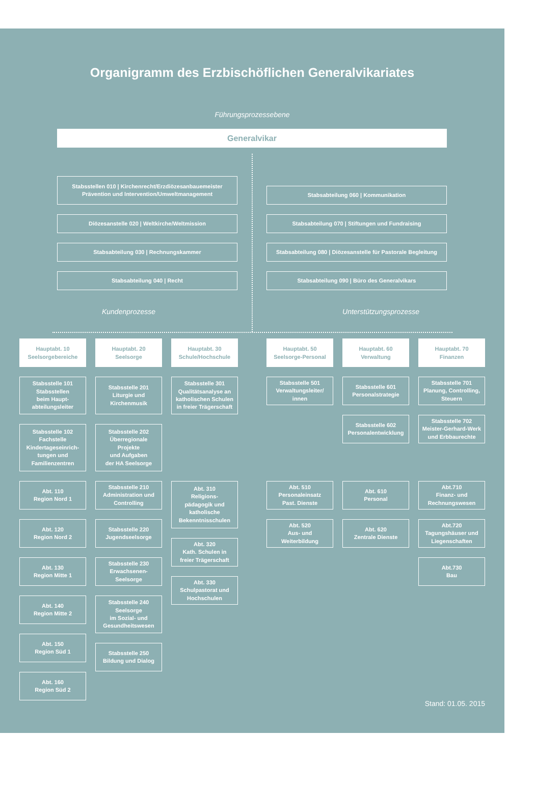Organigramm des Erzbischöflichen Generalvikariates
Führungsprozessebene
Generalvikar
Stabsstellen 010 | Kirchenrecht/Erzdiözesanbauemeister
Prävention und Intervention/Umweltmanagement
Stabsabteilung 060 | Kommunikation
Diözesanstelle 020 | Weltkirche/Weltmission
Stabsabteilung 070 | Stiftungen und Fundraising
Stabsabteilung 030 | Rechnungskammer
Stabsabteilung 080 | Diözesanstelle für Pastorale Begleitung
Stabsabteilung 040 | Recht
Stabsabteilung 090 | Büro des Generalvikars
Kundenprozesse Unterstützungsprozesse
Hauptabt. 10
Seelsorgebereiche
Stabsstelle 101
Stabsstellen
beim Haupt-
abteilungsleiter
Stabsstelle 102
Fachstelle
Kindertageseinrich-
tungen und
Familienzentren
Abt. 110
Region Nord 1
Abt. 120
Region Nord 2
Abt. 130
Region Mitte 1
Abt. 140
Region Mitte 2
Abt. 150
Region Süd 1
Abt. 160
Region Süd 2
Hauptabt. 20
Seelsorge
Stabsstelle 201
Liturgie und
Kirchenmusik
Stabsstelle 202
Überregionale
Projekte
und Aufgaben
der HA Seelsorge
Stabsstelle 210
Administration und
Controlling
Stabsstelle 220
Jugendseelsorge
Stabsstelle 230
Erwachsenen-
Seelsorge
Stabsstelle 240
Seelsorge
im Sozial- und
Gesundheitswesen
Stabsstelle 250
Bildung und Dialog
Hauptabt. 30
Schule/Hochschule
Stabsstelle 301
Qualitätsanalyse an
katholischen Schulen
in freier Trägerschaft
Abt. 310
Religions-
pädagogik und
katholische
Bekenntnisschulen
Abt. 320
Kath. Schulen in
freier Trägerschaft
Abt. 330
Schulpastorat und
Hochschulen
Hauptabt. 50
Seelsorge-Personal
Stabsstelle 501
Verwaltungsleiter/
innen
Abt. 510
Personaleinsatz
Past. Dienste
Abt. 520
Aus- und
Weiterbildung
Hauptabt. 60
Verwaltung
Stabsstelle 601
Personalstrategie
Stabsstelle 602
Personalentwicklung
Abt. 610
Personal
Abt. 620
Zentrale Dienste
Hauptabt. 70
Finanzen
Stabsstelle 701
Planung, Controlling,
Steuern
Stabsstelle 702
Meister-Gerhard-Werk
und Erbbaurechte
Abt.710
Finanz- und
Rechnungswesen
Abt.720
Tagungshäuser und
Liegenschaften
Abt.730
Bau
Stand: 01.05. 2015